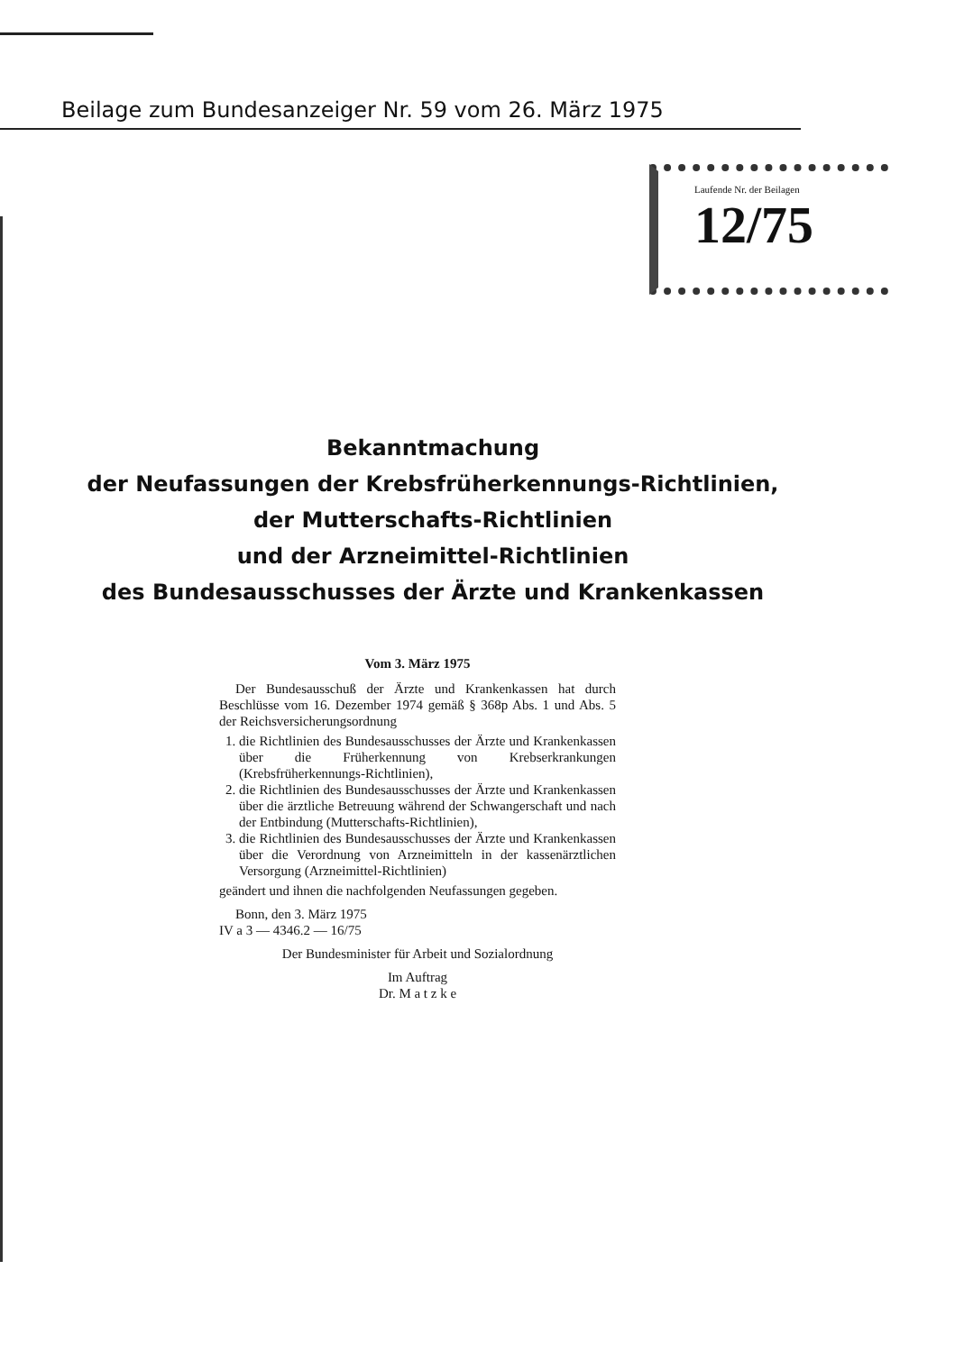Beilage zum Bundesanzeiger Nr. 59 vom 26. März 1975
Laufende Nr. der Beilagen
12/75
Bekanntmachung
der Neufassungen der Krebsfrüherkennungs-Richtlinien,
der Mutterschafts-Richtlinien
und der Arzneimittel-Richtlinien
des Bundesausschusses der Ärzte und Krankenkassen
Vom 3. März 1975
Der Bundesausschuß der Ärzte und Krankenkassen hat durch Beschlüsse vom 16. Dezember 1974 gemäß § 368p Abs. 1 und Abs. 5 der Reichsversicherungsordnung
1. die Richtlinien des Bundesausschusses der Ärzte und Krankenkassen über die Früherkennung von Krebserkrankungen (Krebsfrüherkennungs-Richtlinien),
2. die Richtlinien des Bundesausschusses der Ärzte und Krankenkassen über die ärztliche Betreuung während der Schwangerschaft und nach der Entbindung (Mutterschafts-Richtlinien),
3. die Richtlinien des Bundesausschusses der Ärzte und Krankenkassen über die Verordnung von Arzneimitteln in der kassenärztlichen Versorgung (Arzneimittel-Richtlinien)
geändert und ihnen die nachfolgenden Neufassungen gegeben.
Bonn, den 3. März 1975
IV a 3 — 4346.2 — 16/75
Der Bundesminister für Arbeit und Sozialordnung
Im Auftrag
Dr. M a t z k e